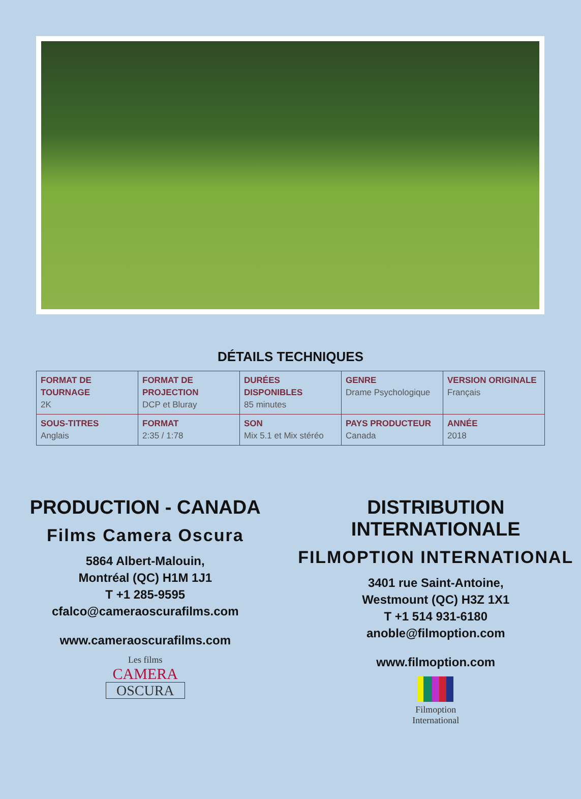DÉTAILS TECHNIQUES
| FORMAT DE TOURNAGE 2K | FORMAT DE PROJECTION DCP et Bluray | DURÉES DISPONIBLES 85 minutes | GENRE Drame Psychologique | VERSION ORIGINALE Français |
| SOUS-TITRES Anglais | FORMAT 2:35 / 1:78 | SON Mix 5.1 et Mix stéréo | PAYS PRODUCTEUR Canada | ANNÉE 2018 |
PRODUCTION - CANADA
Films Camera Oscura
5864 Albert-Malouin,
Montréal (QC) H1M 1J1
T +1 285-9595
cfalco@cameraoscurafilms.com
www.cameraoscurafilms.com
Les films
CAMERA
OSCURA
DISTRIBUTION INTERNATIONALE
FILMOPTION INTERNATIONAL
3401 rue Saint-Antoine,
Westmount (QC) H3Z 1X1
T +1 514 931-6180
anoble@filmoption.com
www.filmoption.com
Filmoption
International